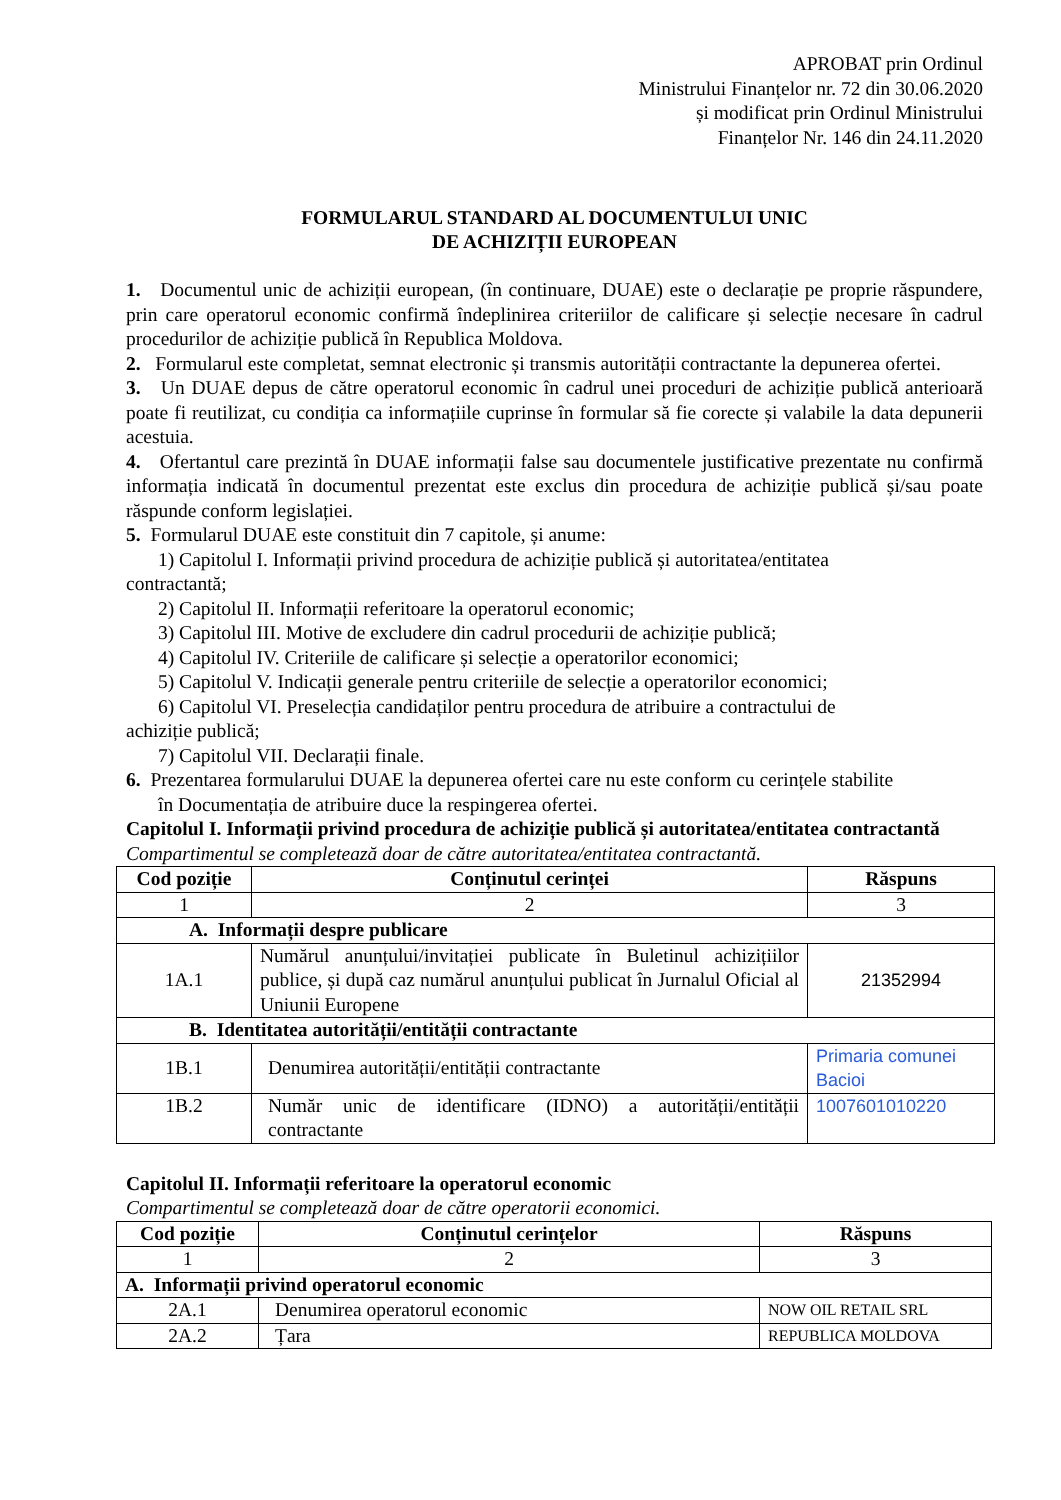APROBAT prin Ordinul
Ministrului Finanțelor nr. 72 din 30.06.2020
și modificat prin Ordinul Ministrului
Finanțelor Nr. 146 din 24.11.2020
FORMULARUL STANDARD AL DOCUMENTULUI UNIC
DE ACHIZIȚII EUROPEAN
1. Documentul unic de achiziții european, (în continuare, DUAE) este o declarație pe proprie răspundere, prin care operatorul economic confirmă îndeplinirea criteriilor de calificare și selecție necesare în cadrul procedurilor de achiziție publică în Republica Moldova.
2. Formularul este completat, semnat electronic și transmis autorității contractante la depunerea ofertei.
3. Un DUAE depus de către operatorul economic în cadrul unei proceduri de achiziție publică anterioară poate fi reutilizat, cu condiția ca informațiile cuprinse în formular să fie corecte și valabile la data depunerii acestuia.
4. Ofertantul care prezintă în DUAE informații false sau documentele justificative prezentate nu confirmă informația indicată în documentul prezentat este exclus din procedura de achiziție publică și/sau poate răspunde conform legislației.
5. Formularul DUAE este constituit din 7 capitole, și anume:
1) Capitolul I. Informații privind procedura de achiziție publică și autoritatea/entitatea
contractantă;
2) Capitolul II. Informații referitoare la operatorul economic;
3) Capitolul III. Motive de excludere din cadrul procedurii de achiziție publică;
4) Capitolul IV. Criteriile de calificare și selecție a operatorilor economici;
5) Capitolul V. Indicații generale pentru criteriile de selecție a operatorilor economici;
6) Capitolul VI. Preselecția candidaților pentru procedura de atribuire a contractului de
achiziție publică;
7) Capitolul VII. Declarații finale.
6. Prezentarea formularului DUAE la depunerea ofertei care nu este conform cu cerințele stabilite
în Documentația de atribuire duce la respingerea ofertei.
Capitolul I. Informații privind procedura de achiziție publică și autoritatea/entitatea contractantă
Compartimentul se completează doar de către autoritatea/entitatea contractantă.
| Cod poziție | Conținutul cerinței | Răspuns |
| --- | --- | --- |
| 1 | 2 | 3 |
| A. Informații despre publicare | | |
| 1A.1 | Numărul anunțului/invitației publicate în Buletinul achizițiilor publice, și după caz numărul anunțului publicat în Jurnalul Oficial al Uniunii Europene | 21352994 |
| B. Identitatea autorității/entității contractante | | |
| 1B.1 | Denumirea autorității/entității contractante | Primaria comunei Bacioi |
| 1B.2 | Număr unic de identificare (IDNO) a autorității/entității contractante | 1007601010220 |
Capitolul II. Informații referitoare la operatorul economic
Compartimentul se completează doar de către operatorii economici.
| Cod poziție | Conținutul cerințelor | Răspuns |
| --- | --- | --- |
| 1 | 2 | 3 |
| A. Informații privind operatorul economic | | |
| 2A.1 | Denumirea operatorul economic | NOW OIL RETAIL SRL |
| 2A.2 | Țara | REPUBLICA MOLDOVA |